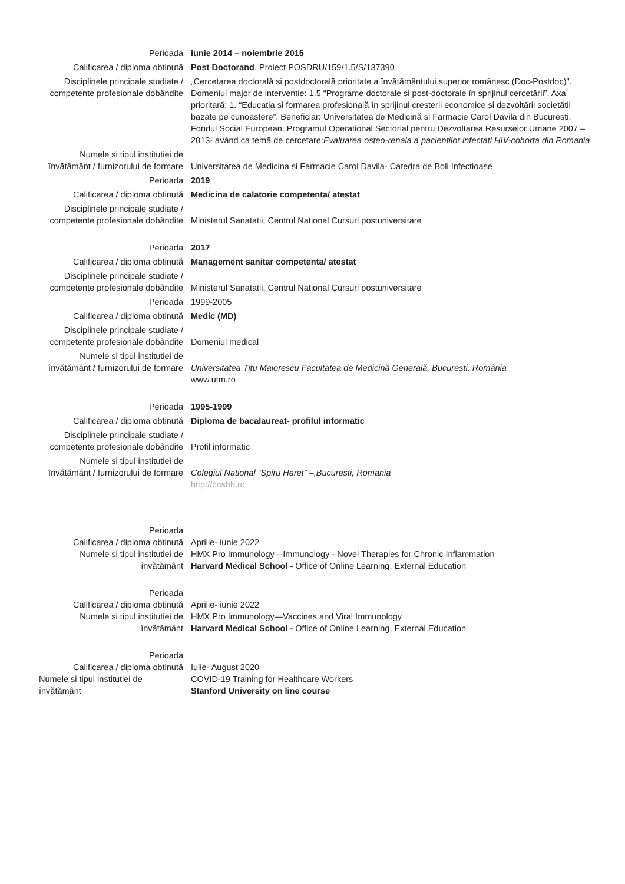| Perioada | iunie 2014 – noiembrie 2015 |
| Calificarea / diploma obtinută | Post Doctorand . Proiect POSDRU/159/1.5/S/137390 |
| Disciplinele principale studiate / competente profesionale dobândite | „Cercetarea doctorală si postdoctorală prioritate a învătământului superior românesc (Doc-Postdoc)". Domeniul major de interventie: 1.5 “Programe doctorale si post-doctorale în sprijinul cercetării”. Axa prioritară: 1. “Educatia si formarea profesională în sprijinul cresterii economice si dezvoltării societătii bazate pe cunoastere”. Beneficiar: Universitatea de Medicină si Farmacie Carol Davila din Bucuresti. Fondul Social European. Programul Operational Sectorial pentru Dezvoltarea Resurselor Umane 2007 – 2013- având ca temă de cercetare: Evaluarea osteo-renala a pacientilor infectati HIV-cohorta din Romania |
| Numele si tipul institutiei de învătământ / furnizorului de formare | Universitatea de Medicina si Farmacie Carol Davila- Catedra de Boli Infectioase |
| Perioada | 2019 |
| Calificarea / diploma obtinută | Medicina de calatorie competenta/ atestat |
| Disciplinele principale studiate / competente profesionale dobândite | Ministerul Sanatatii, Centrul National Cursuri postuniversitare |
| Perioada | 2017 |
| Calificarea / diploma obtinută | Management sanitar competenta/ atestat |
| Disciplinele principale studiate / competente profesionale dobândite | Ministerul Sanatatii, Centrul National Cursuri postuniversitare |
| Perioada | 1999-2005 |
| Calificarea / diploma obtinută | Medic (MD) |
| Disciplinele principale studiate / competente profesionale dobândite | Domeniul medical |
| Numele si tipul institutiei de învătământ / furnizorului de formare | Universitatea Titu Maiorescu Facultatea de Medicină Generală, Bucuresti, România www.utm.ro |
| Perioada | 1995-1999 |
| Calificarea / diploma obtinută | Diploma de bacalaureat- profilul informatic |
| Disciplinele principale studiate / competente profesionale dobândite | Profil informatic |
| Numele si tipul institutiei de învătământ / furnizorului de formare | Colegiul National “Spiru Haret” –,Bucuresti, Romania http://cnshb.ro |
| Perioada Calificarea / diploma obtinută Numele si tipul institutiei de învătământ | Aprilie- iunie 2022 HMX Pro Immunology—Immunology - Novel Therapies for Chronic Inflammation Harvard Medical School - Office of Online Learning, External Education |
| Perioada Calificarea / diploma obtinută Numele si tipul institutiei de învătământ | Aprilie- iunie 2022 HMX Pro Immunology—Vaccines and Viral Immunology Harvard Medical School - Office of Online Learning, External Education |
| Perioada Calificarea / diploma obtinută Numele si tipul institutiei de învătământ | Iulie- August 2020 COVID-19 Training for Healthcare Workers Stanford University on line course |